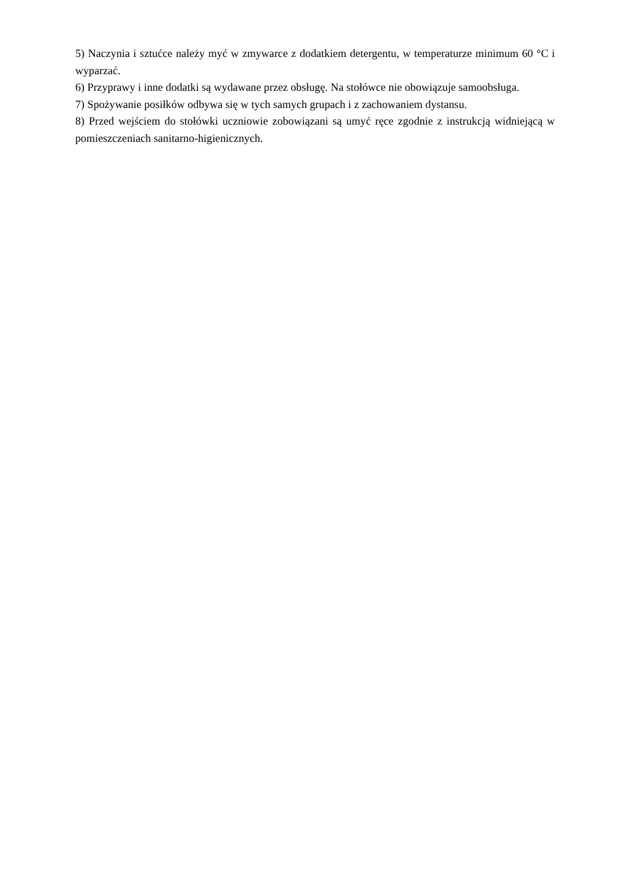5) Naczynia i sztućce należy myć w zmywarce z dodatkiem detergentu, w temperaturze minimum 60 °C i wyparzać.
6) Przyprawy i inne dodatki są wydawane przez obsługę. Na stołówce nie obowiązuje samoobsługa.
7) Spożywanie posiłków odbywa się w tych samych grupach i z zachowaniem dystansu.
8) Przed wejściem do stołówki uczniowie zobowiązani są umyć ręce zgodnie z instrukcją widniejącą w pomieszczeniach sanitarno-higienicznych.